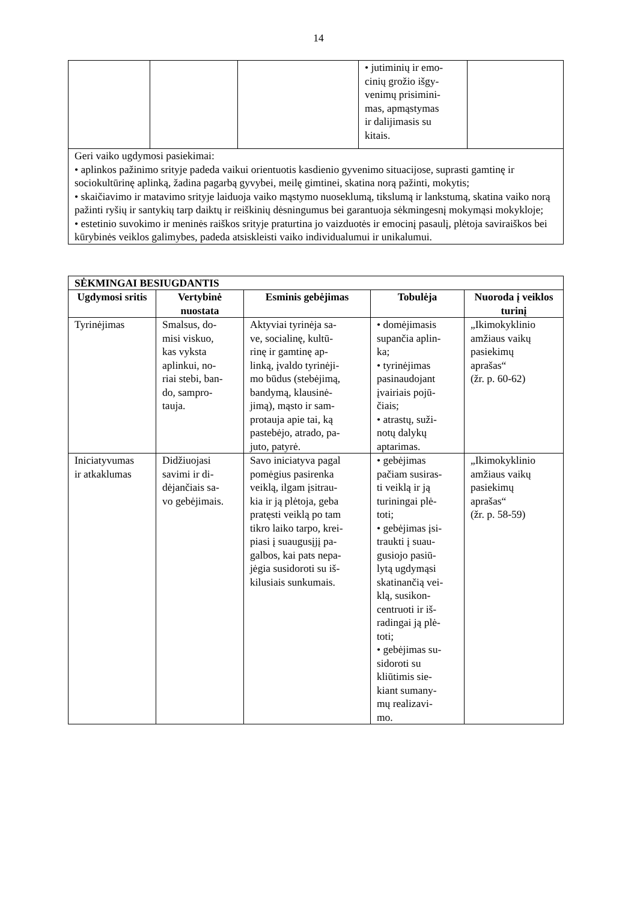14
| | | | • jutiminių ir emo- cinių grožio išgy- venimų prisimini- mas, apmąstymas ir dalijimasis su kitais. | |
| Geri vaiko ugdymosi pasiekimai: • aplinkos pažinimo srityje padeda vaikui orientuotis kasdienio gyvenimo situacijose, suprasti gamtinę ir sociokultūrinę aplinką, žadina pagarbą gyvybei, meilę gimtinei, skatina norą pažinti, mokytis; • skaičiavimo ir matavimo srityje laiduoja vaiko mąstymo nuoseklumą, tikslumą ir lankstumą, skatina vaiko norą pažinti ryšių ir santykių tarp daiktų ir reiškinių dėsningumus bei garantuoja sėkmingesnį mokymąsi mokykloje; • estetinio suvokimo ir meninės raiškos srityje praturtina jo vaizduotės ir emocinį pasaulį, plėtoja saviraiškos bei kūrybinės veiklos galimybes, padeda atsiskleisti vaiko individualumui ir unikalumui. | | | | |
| SĖKMINGAI BESIUGDANTIS | | | | |
| --- | --- | --- | --- | --- |
| Ugdymosi sritis | Vertybinė nuostata | Esminis gebėjimas | Tobulėja | Nuoroda į veiklos turinį |
| Tyrinėjimas | Smalsus, do- misi viskuo, kas vyksta aplinkui, no- riai stebi, ban- do, sampro- tauja. | Aktyviai tyrinėja sa- ve, socialinę, kultū- rinę ir gamtinę ap- linką, įvaldo tyrinėji- mo būdus (stebėjimą, bandymą, klausinė- jimą), mąsto ir sam- protauja apie tai, ką pastebėjo, atrado, pa- juto, patyrė. | • domėjimasis supančia aplin- ka; • tyrinėjimas pasinaudojant įvairiais pojū- čiais; • atrastų, suži- notų dalykų aptarimas. | „Ikimokyklinio amžiaus vaikų pasiekimų aprašas“ (žr. p. 60-62) |
| Iniciatyvumas ir atkaklumas | Didžiuojasi savimi ir di- dėjančiais sa- vo gebėjimais. | Savo iniciatyva pagal pomėgius pasirenka veiklą, ilgam įsitrau- kia ir ją plėtoja, geba pratęsti veiklą po tam tikro laiko tarpo, krei- piasi į suaugusįjį pa- galbos, kai pats nepa- jėgia susidoroti su iš- kilusiais sunkumais. | • gebėjimas pačiam susiras- ti veiklą ir ją turiningai plė- toti; • gebėjimas įsi- traukti į suau- gusiojo pasiū- lytą ugdymąsi skatinančią vei- klą, susikon- centruoti ir iš- radingai ją plė- toti; • gebėjimas su- sidoroti su kliūtimis sie- kiant sumany- mų realizavi- mo. | „Ikimokyklinio amžiaus vaikų pasiekimų aprašas“ (žr. p. 58-59) |